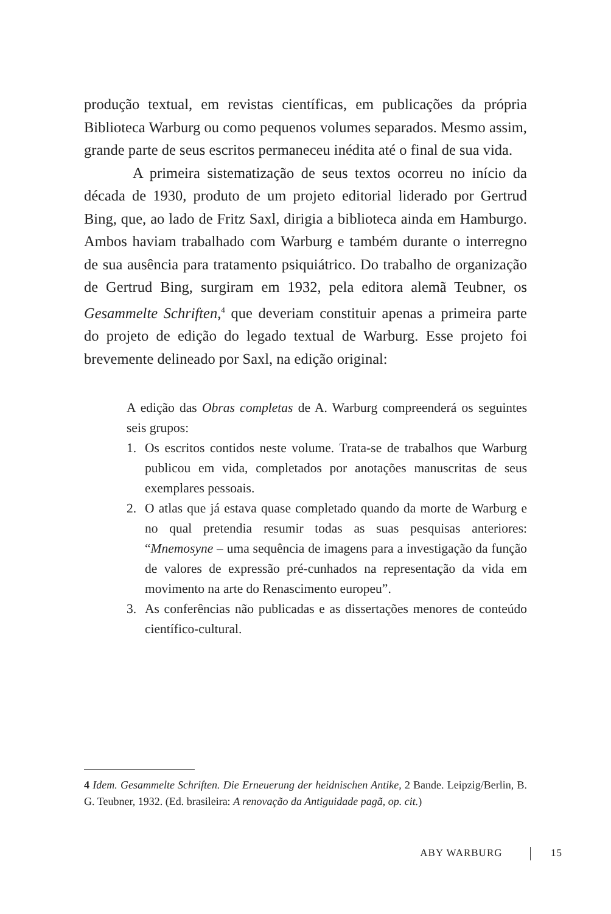produção textual, em revistas científicas, em publicações da própria Biblioteca Warburg ou como pequenos volumes separados. Mesmo assim, grande parte de seus escritos permaneceu inédita até o final de sua vida.
A primeira sistematização de seus textos ocorreu no início da década de 1930, produto de um projeto editorial liderado por Gertrud Bing, que, ao lado de Fritz Saxl, dirigia a biblioteca ainda em Hamburgo. Ambos haviam trabalhado com Warburg e também durante o interregno de sua ausência para tratamento psiquiátrico. Do trabalho de organização de Gertrud Bing, surgiram em 1932, pela editora alemã Teubner, os Gesammelte Schriften,<sup>4</sup> que deveriam constituir apenas a primeira parte do projeto de edição do legado textual de Warburg. Esse projeto foi brevemente delineado por Saxl, na edição original:
A edição das Obras completas de A. Warburg compreenderá os seguintes seis grupos:
1. Os escritos contidos neste volume. Trata-se de trabalhos que Warburg publicou em vida, completados por anotações manuscritas de seus exemplares pessoais.
2. O atlas que já estava quase completado quando da morte de Warburg e no qual pretendia resumir todas as suas pesquisas anteriores: “Mnemosyne – uma sequência de imagens para a investigação da função de valores de expressão pré-cunhados na representação da vida em movimento na arte do Renascimento europeu”.
3. As conferências não publicadas e as dissertações menores de conteúdo científico-cultural.
4 Idem. Gesammelte Schriften. Die Erneuerung der heidnischen Antike, 2 Bande. Leipzig/Berlin, B. G. Teubner, 1932. (Ed. brasileira: A renovação da Antiguidade pagã, op. cit.)
ABY WARBURG 15